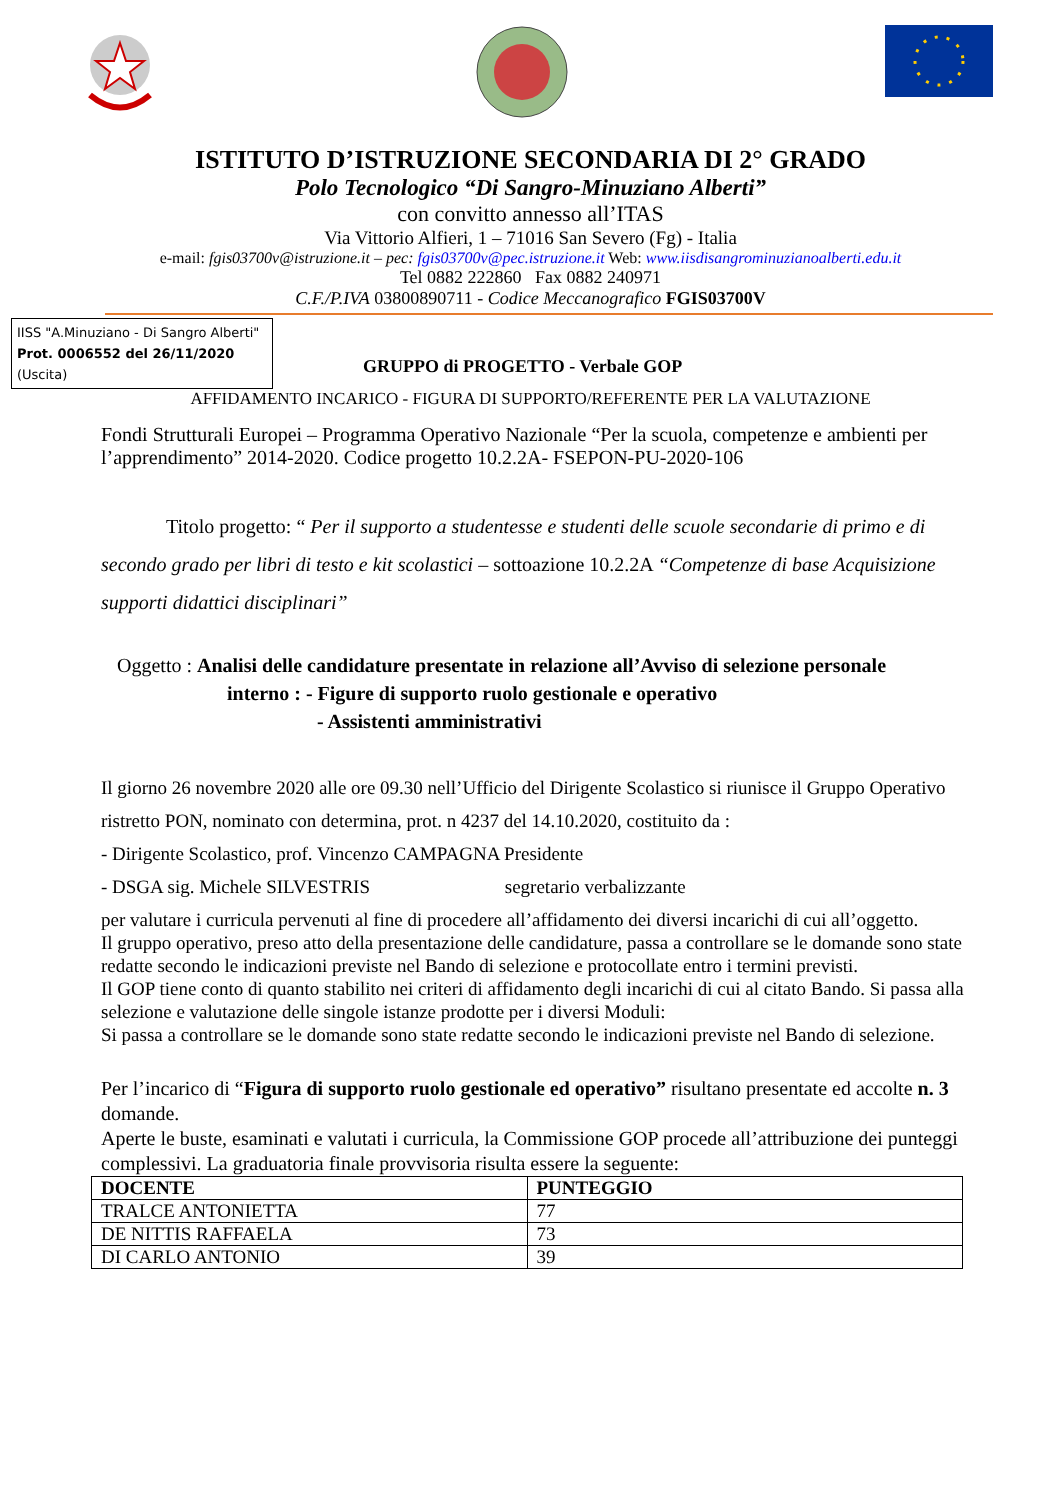ISTITUTO D’ISTRUZIONE SECONDARIA DI 2° GRADO
Polo Tecnologico “Di Sangro-Minuziano Alberti”
con convitto annesso all’ITAS
Via Vittorio Alfieri, 1 – 71016 San Severo (Fg) - Italia
e-mail: fgis03700v@istruzione.it – pec: fgis03700v@pec.istruzione.it Web: www.iisdisangrominuzianoalberti.edu.it
Tel 0882 222860 Fax 0882 240971
C.F./P.IVA 03800890711 - Codice Meccanografico FGIS03700V
IISS "A.Minuziano - Di Sangro Alberti"
Prot. 0006552 del 26/11/2020
(Uscita)
GRUPPO di PROGETTO - Verbale GOP
AFFIDAMENTO INCARICO - FIGURA DI SUPPORTO/REFERENTE PER LA VALUTAZIONE
Fondi Strutturali Europei – Programma Operativo Nazionale “Per la scuola, competenze e ambienti per l’apprendimento” 2014-2020. Codice progetto 10.2.2A- FSEPON-PU-2020-106
Titolo progetto: “ Per il supporto a studentesse e studenti delle scuole secondarie di primo e di secondo grado per libri di testo e kit scolastici – sottoazione 10.2.2A “Competenze di base Acquisizione supporti didattici disciplinari”
Oggetto : Analisi delle candidature presentate in relazione all’Avviso di selezione personale
interno : - Figure di supporto ruolo gestionale e operativo
- Assistenti amministrativi
Il giorno 26 novembre 2020 alle ore 09.30 nell’Ufficio del Dirigente Scolastico si riunisce il Gruppo Operativo ristretto PON, nominato con determina, prot. n 4237 del 14.10.2020, costituito da :
- Dirigente Scolastico, prof. Vincenzo CAMPAGNA Presidente
- DSGA sig. Michele SILVESTRIS segretario verbalizzante
per valutare i curricula pervenuti al fine di procedere all’affidamento dei diversi incarichi di cui all’oggetto.
Il gruppo operativo, preso atto della presentazione delle candidature, passa a controllare se le domande sono state redatte secondo le indicazioni previste nel Bando di selezione e protocollate entro i termini previsti.
Il GOP tiene conto di quanto stabilito nei criteri di affidamento degli incarichi di cui al citato Bando. Si passa alla selezione e valutazione delle singole istanze prodotte per i diversi Moduli:
Si passa a controllare se le domande sono state redatte secondo le indicazioni previste nel Bando di selezione.
Per l’incarico di “Figura di supporto ruolo gestionale ed operativo” risultano presentate ed accolte n. 3 domande.
Aperte le buste, esaminati e valutati i curricula, la Commissione GOP procede all’attribuzione dei punteggi complessivi. La graduatoria finale provvisoria risulta essere la seguente:
| DOCENTE | PUNTEGGIO |
| --- | --- |
| TRALCE ANTONIETTA | 77 |
| DE NITTIS RAFFAELA | 73 |
| DI CARLO ANTONIO | 39 |